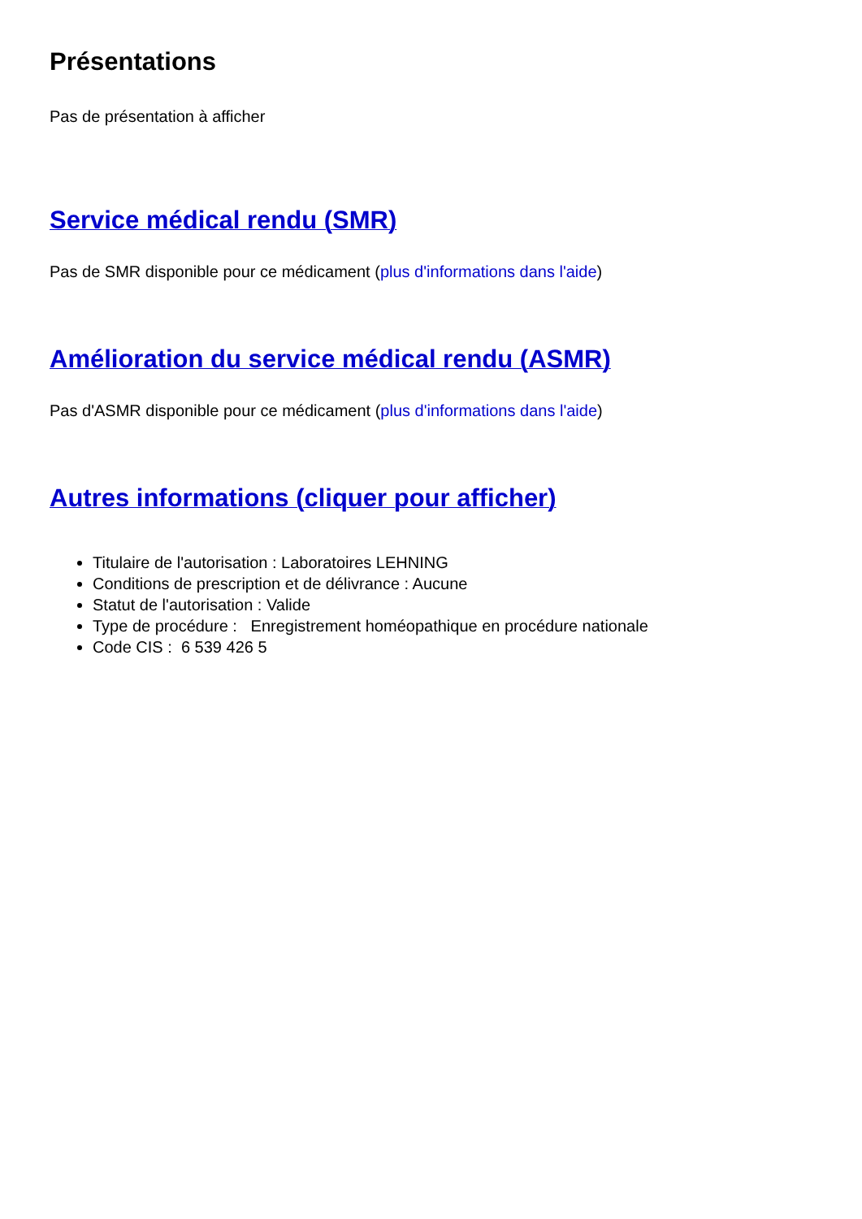Présentations
Pas de présentation à afficher
Service médical rendu (SMR)
Pas de SMR disponible pour ce médicament (plus d'informations dans l'aide)
Amélioration du service médical rendu (ASMR)
Pas d'ASMR disponible pour ce médicament (plus d'informations dans l'aide)
Autres informations (cliquer pour afficher)
Titulaire de l'autorisation : Laboratoires LEHNING
Conditions de prescription et de délivrance : Aucune
Statut de l'autorisation : Valide
Type de procédure : Enregistrement homéopathique en procédure nationale
Code CIS : 6 539 426 5